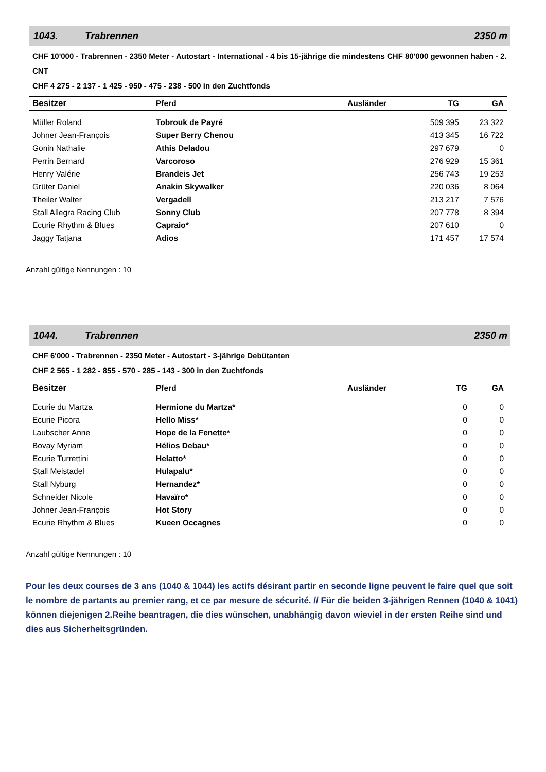1043. Trabrennen 2350 m
CHF 10'000 - Trabrennen - 2350 Meter - Autostart - International - 4 bis 15-jährige die mindestens CHF 80'000 gewonnen haben - 2. CNT
CHF 4 275 - 2 137 - 1 425 - 950 - 475 - 238 - 500 in den Zuchtfonds
| Besitzer | Pferd | Ausländer | TG | GA |
| --- | --- | --- | --- | --- |
| Müller Roland | Tobrouk de Payré | | 509 395 | 23 322 |
| Johner Jean-François | Super Berry Chenou | | 413 345 | 16 722 |
| Gonin Nathalie | Athis Deladou | | 297 679 | 0 |
| Perrin Bernard | Varcoroso | | 276 929 | 15 361 |
| Henry Valérie | Brandeis Jet | | 256 743 | 19 253 |
| Grüter Daniel | Anakin Skywalker | | 220 036 | 8 064 |
| Theiler Walter | Vergadell | | 213 217 | 7 576 |
| Stall Allegra Racing Club | Sonny Club | | 207 778 | 8 394 |
| Ecurie Rhythm & Blues | Capraio* | | 207 610 | 0 |
| Jaggy Tatjana | Adios | | 171 457 | 17 574 |
Anzahl gültige Nennungen : 10
1044. Trabrennen 2350 m
CHF 6'000 - Trabrennen - 2350 Meter - Autostart - 3-jährige Debütanten
CHF 2 565 - 1 282 - 855 - 570 - 285 - 143 - 300 in den Zuchtfonds
| Besitzer | Pferd | Ausländer | TG | GA |
| --- | --- | --- | --- | --- |
| Ecurie du Martza | Hermione du Martza* | | 0 | 0 |
| Ecurie Picora | Hello Miss* | | 0 | 0 |
| Laubscher Anne | Hope de la Fenette* | | 0 | 0 |
| Bovay Myriam | Hélios Debau* | | 0 | 0 |
| Ecurie Turrettini | Helatto* | | 0 | 0 |
| Stall Meistadel | Hulapalu* | | 0 | 0 |
| Stall Nyburg | Hernandez* | | 0 | 0 |
| Schneider Nicole | Havaïro* | | 0 | 0 |
| Johner Jean-François | Hot Story | | 0 | 0 |
| Ecurie Rhythm & Blues | Kueen Occagnes | | 0 | 0 |
Anzahl gültige Nennungen : 10
Pour les deux courses de 3 ans (1040 & 1044) les actifs désirant partir en seconde ligne peuvent le faire quel que soit le nombre de partants au premier rang, et ce par mesure de sécurité. // Für die beiden 3-jährigen Rennen (1040 & 1041) können diejenigen 2.Reihe beantragen, die dies wünschen, unabhängig davon wieviel in der ersten Reihe sind und dies aus Sicherheitsgründen.